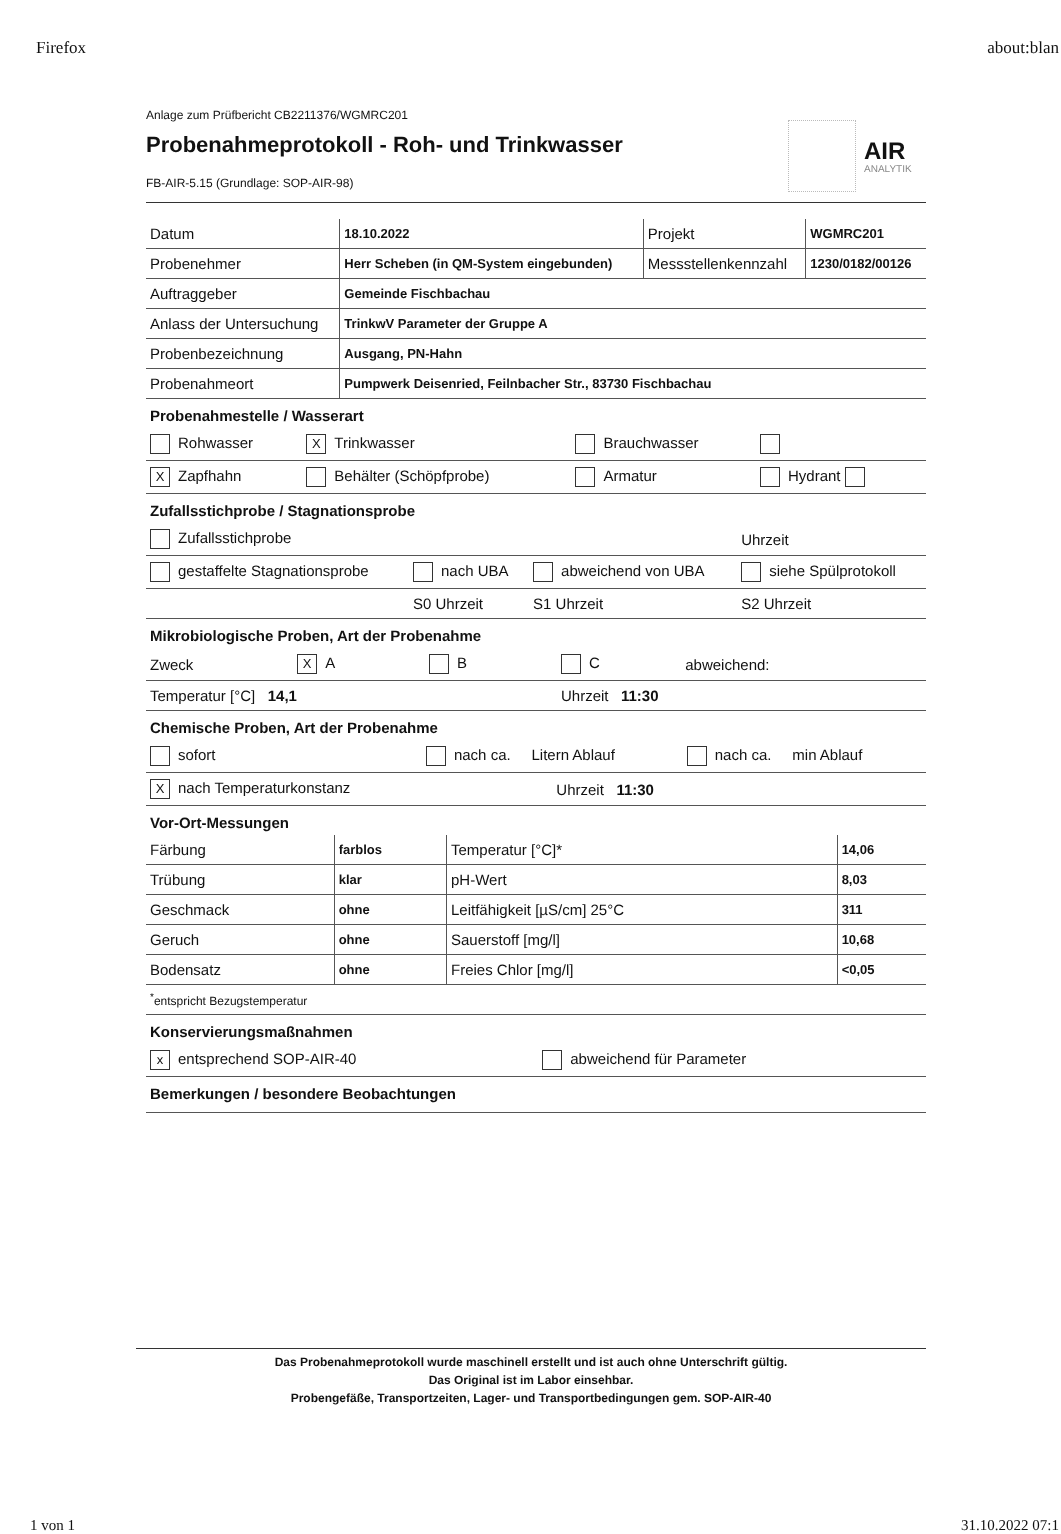Firefox about:blan
Anlage zum Prüfbericht CB2211376/WGMRC201
Probenahmeprotokoll - Roh- und Trinkwasser
FB-AIR-5.15 (Grundlage: SOP-AIR-98)
AIR
ANALYTIK
| Datum | 18.10.2022 | Projekt | WGMRC201 |
| Probenehmer | Herr Scheben (in QM-System eingebunden) | Messstellenkennzahl | 1230/0182/00126 |
| Auftraggeber | Gemeinde Fischbachau | | |
| Anlass der Untersuchung | TrinkwV Parameter der Gruppe A | | |
| Probenbezeichnung | Ausgang, PN-Hahn | | |
| Probenahmeort | Pumpwerk Deisenried, Feilnbacher Str., 83730 Fischbachau | | |
Probenahmestelle / Wasserart
| Rohwasser | X Trinkwasser | Brauchwasser | |
| X Zapfhahn | Behälter (Schöpfprobe) | Armatur | Hydrant |
Zufallsstichprobe / Stagnationsprobe
| Zufallsstichprobe | | | Uhrzeit |
| gestaffelte Stagnationsprobe | nach UBA | abweichend von UBA | siehe Spülprotokoll |
| | S0 Uhrzeit | S1 Uhrzeit | S2 Uhrzeit |
Mikrobiologische Proben, Art der Probenahme
| Zweck | X A | B | C | abweichend: |
| Temperatur [°C] 14,1 | | | Uhrzeit 11:30 | |
Chemische Proben, Art der Probenahme
| sofort | nach ca. Litern Ablauf | | nach ca. min Ablauf |
| X nach Temperaturkonstanz | | Uhrzeit 11:30 | |
Vor-Ort-Messungen
| Färbung | farblos | Temperatur [°C]* | 14,06 |
| Trübung | klar | pH-Wert | 8,03 |
| Geschmack | ohne | Leitfähigkeit [µS/cm] 25°C | 311 |
| Geruch | ohne | Sauerstoff [mg/l] | 10,68 |
| Bodensatz | ohne | Freies Chlor [mg/l] | <0,05 |
| <sup>*</sup> entspricht Bezugstemperatur | | | |
Konservierungsmaßnahmen
| x entsprechend SOP-AIR-40 | abweichend für Parameter |
Bemerkungen / besondere Beobachtungen
Das Probenahmeprotokoll wurde maschinell erstellt und ist auch ohne Unterschrift gültig.
Das Original ist im Labor einsehbar.
Probengefäße, Transportzeiten, Lager- und Transportbedingungen gem. SOP-AIR-40
1 von 1 31.10.2022 07:1